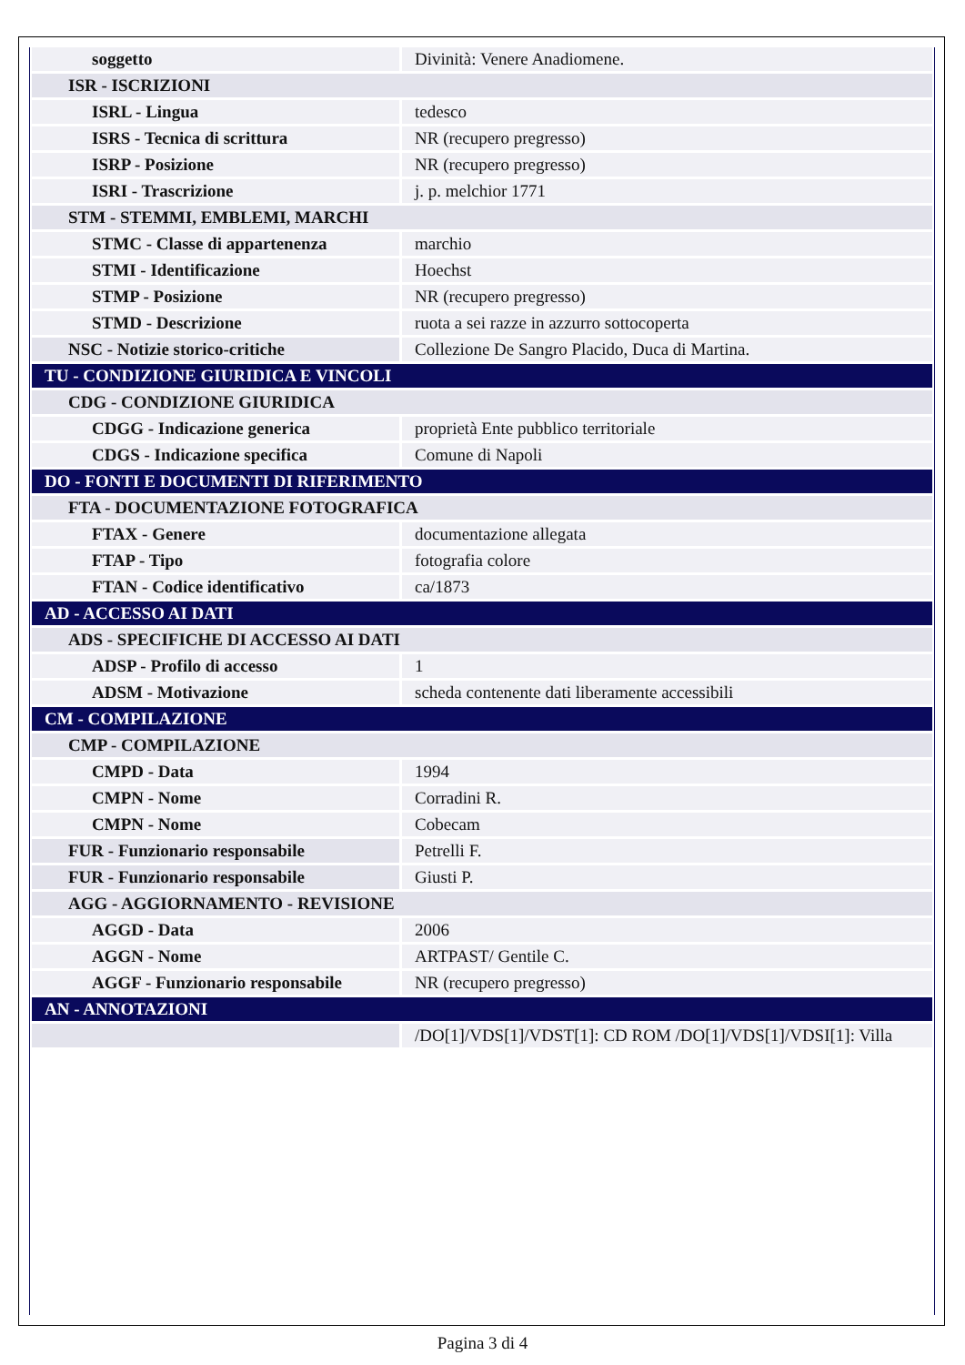| soggetto | Divinità: Venere Anadiomene. |
| ISR - ISCRIZIONI | |
| ISRL - Lingua | tedesco |
| ISRS - Tecnica di scrittura | NR (recupero pregresso) |
| ISRP - Posizione | NR (recupero pregresso) |
| ISRI - Trascrizione | j. p. melchior 1771 |
| STM - STEMMI, EMBLEMI, MARCHI | |
| STMC - Classe di appartenenza | marchio |
| STMI - Identificazione | Hoechst |
| STMP - Posizione | NR (recupero pregresso) |
| STMD - Descrizione | ruota a sei razze in azzurro sottocoperta |
| NSC - Notizie storico-critiche | Collezione De Sangro Placido, Duca di Martina. |
| TU - CONDIZIONE GIURIDICA E VINCOLI | |
| CDG - CONDIZIONE GIURIDICA | |
| CDGG - Indicazione generica | proprietà Ente pubblico territoriale |
| CDGS - Indicazione specifica | Comune di Napoli |
| DO - FONTI E DOCUMENTI DI RIFERIMENTO | |
| FTA - DOCUMENTAZIONE FOTOGRAFICA | |
| FTAX - Genere | documentazione allegata |
| FTAP - Tipo | fotografia colore |
| FTAN - Codice identificativo | ca/1873 |
| AD - ACCESSO AI DATI | |
| ADS - SPECIFICHE DI ACCESSO AI DATI | |
| ADSP - Profilo di accesso | 1 |
| ADSM - Motivazione | scheda contenente dati liberamente accessibili |
| CM - COMPILAZIONE | |
| CMP - COMPILAZIONE | |
| CMPD - Data | 1994 |
| CMPN - Nome | Corradini R. |
| CMPN - Nome | Cobecam |
| FUR - Funzionario responsabile | Petrelli F. |
| FUR - Funzionario responsabile | Giusti P. |
| AGG - AGGIORNAMENTO - REVISIONE | |
| AGGD - Data | 2006 |
| AGGN - Nome | ARTPAST/ Gentile C. |
| AGGF - Funzionario responsabile | NR (recupero pregresso) |
| AN - ANNOTAZIONI | |
| | /DO[1]/VDS[1]/VDST[1]: CD ROM /DO[1]/VDS[1]/VDSI[1]: Villa |
Pagina 3 di 4